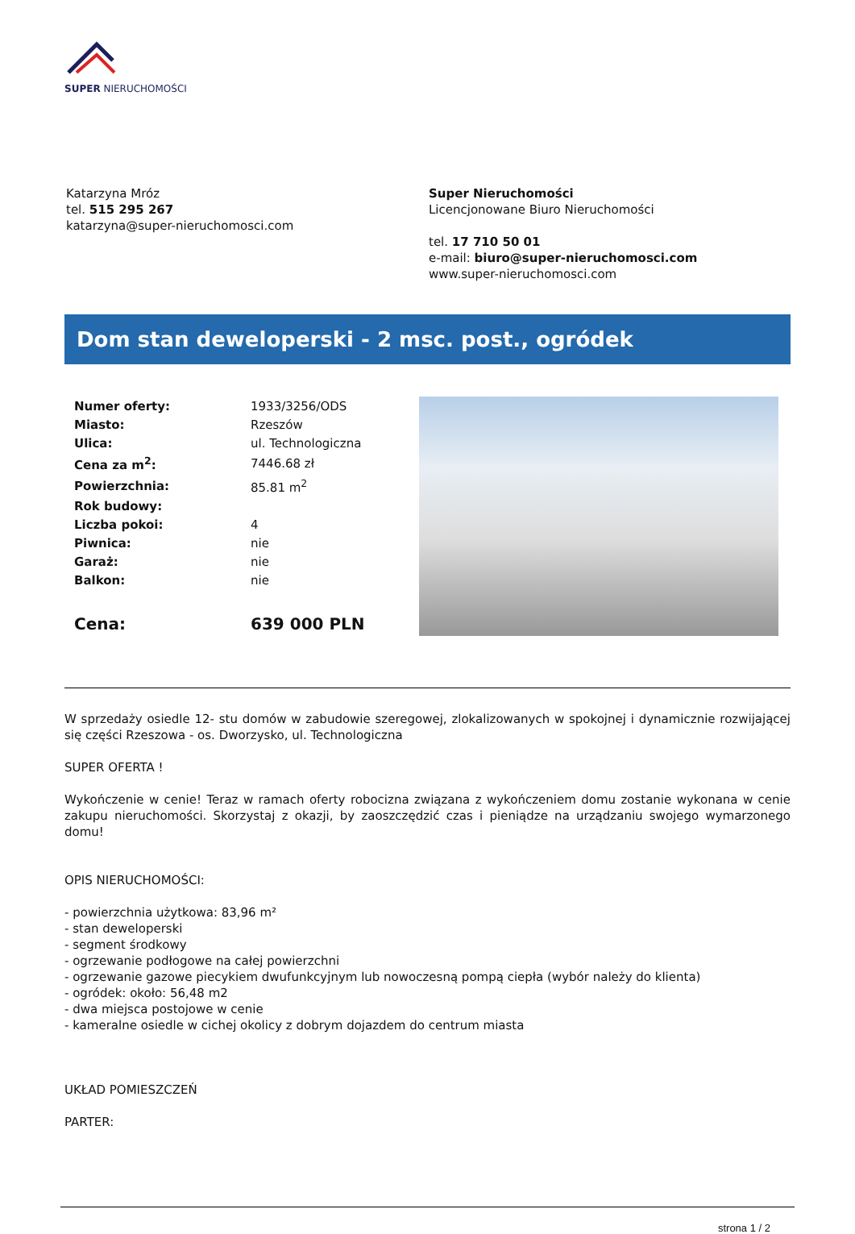SUPER NIERUCHOMOŚCI
Katarzyna Mróz
tel. 515 295 267
katarzyna@super-nieruchomosci.com
Super Nieruchomości
Licencjonowane Biuro Nieruchomości
tel. 17 710 50 01
e-mail: biuro@super-nieruchomosci.com
www.super-nieruchomosci.com
Dom stan deweloperski - 2 msc. post., ogródek
| Numer oferty: | 1933/3256/ODS |
| Miasto: | Rzeszów |
| Ulica: | ul. Technologiczna |
| Cena za m<sup>2</sup>: | 7446.68 zł |
| Powierzchnia: | 85.81 m<sup>2</sup> |
| Rok budowy: | |
| Liczba pokoi: | 4 |
| Piwnica: | nie |
| Garaż: | nie |
| Balkon: | nie |
| Cena: | 639 000 PLN |
W sprzedaży osiedle 12- stu domów w zabudowie szeregowej, zlokalizowanych w spokojnej i dynamicznie rozwijającej się części Rzeszowa - os. Dworzysko, ul. Technologiczna
SUPER OFERTA !
Wykończenie w cenie! Teraz w ramach oferty robocizna związana z wykończeniem domu zostanie wykonana w cenie zakupu nieruchomości. Skorzystaj z okazji, by zaoszczędzić czas i pieniądze na urządzaniu swojego wymarzonego domu!
OPIS NIERUCHOMOŚCI:
- powierzchnia użytkowa: 83,96 m²
- stan deweloperski
- segment środkowy
- ogrzewanie podłogowe na całej powierzchni
- ogrzewanie gazowe piecykiem dwufunkcyjnym lub nowoczesną pompą ciepła (wybór należy do klienta)
- ogródek: około: 56,48 m2
- dwa miejsca postojowe w cenie
- kameralne osiedle w cichej okolicy z dobrym dojazdem do centrum miasta
UKŁAD POMIESZCZEŃ
PARTER:
strona 1 / 2